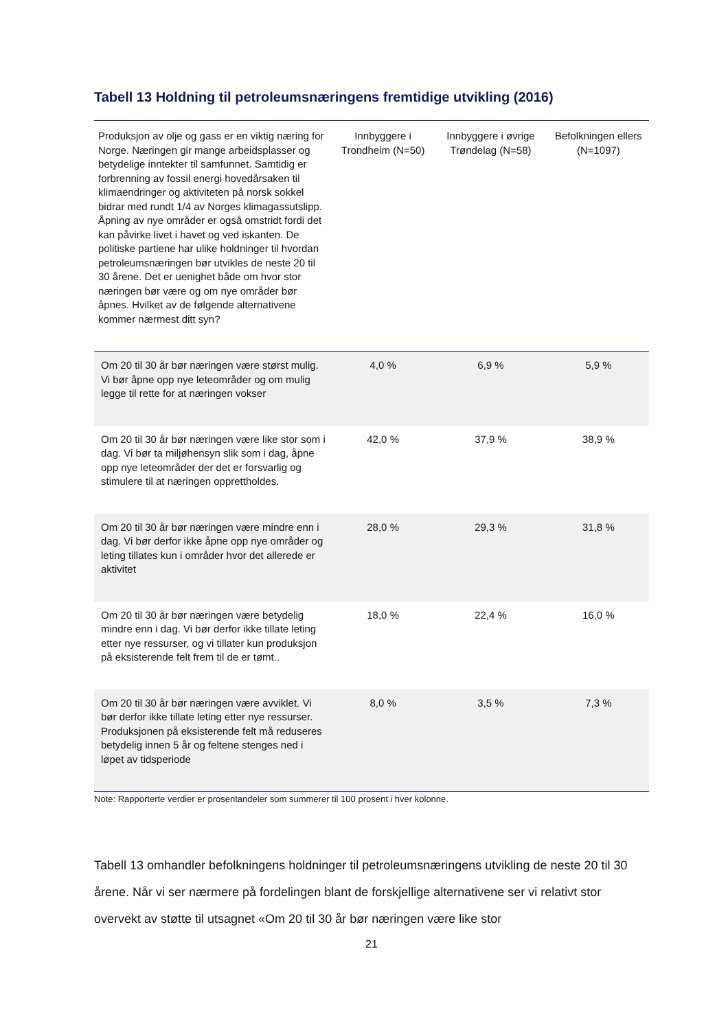Tabell 13 Holdning til petroleumsnæringens fremtidige utvikling (2016)
| Produksjon av olje og gass er en viktig næring for Norge. Næringen gir mange arbeidsplasser og betydelige inntekter til samfunnet. Samtidig er forbrenning av fossil energi hovedårsaken til klimaendringer og aktiviteten på norsk sokkel bidrar med rundt 1/4 av Norges klimagassutslipp. Åpning av nye områder er også omstridt fordi det kan påvirke livet i havet og ved iskanten. De politiske partiene har ulike holdninger til hvordan petroleumsnæringen bør utvikles de neste 20 til 30 årene. Det er uenighet både om hvor stor næringen bør være og om nye områder bør åpnes. Hvilket av de følgende alternativene kommer nærmest ditt syn? | Innbyggere i Trondheim (N=50) | Innbyggere i øvrige Trøndelag (N=58) | Befolkningen ellers (N=1097) |
| --- | --- | --- | --- |
| Om 20 til 30 år bør næringen være størst mulig. Vi bør åpne opp nye leteområder og om mulig legge til rette for at næringen vokser | 4,0 % | 6,9 % | 5,9 % |
| Om 20 til 30 år bør næringen være like stor som i dag. Vi bør ta miljøhensyn slik som i dag, åpne opp nye leteområder der det er forsvarlig og stimulere til at næringen opprettholdes. | 42,0 % | 37,9 % | 38,9 % |
| Om 20 til 30 år bør næringen være mindre enn i dag. Vi bør derfor ikke åpne opp nye områder og leting tillates kun i områder hvor det allerede er aktivitet | 28,0 % | 29,3 % | 31,8 % |
| Om 20 til 30 år bør næringen være betydelig mindre enn i dag. Vi bør derfor ikke tillate leting etter nye ressurser, og vi tillater kun produksjon på eksisterende felt frem til de er tømt.. | 18,0 % | 22,4 % | 16,0 % |
| Om 20 til 30 år bør næringen være avviklet. Vi bør derfor ikke tillate leting etter nye ressurser. Produksjonen på eksisterende felt må reduseres betydelig innen 5 år og feltene stenges ned i løpet av tidsperiode | 8,0 % | 3,5 % | 7,3 % |
Note: Rapporterte verdier er prosentandeler som summerer til 100 prosent i hver kolonne.
Tabell 13 omhandler befolkningens holdninger til petroleumsnæringens utvikling de neste 20 til 30 årene. Når vi ser nærmere på fordelingen blant de forskjellige alternativene ser vi relativt stor overvekt av støtte til utsagnet «Om 20 til 30 år bør næringen være like stor
21